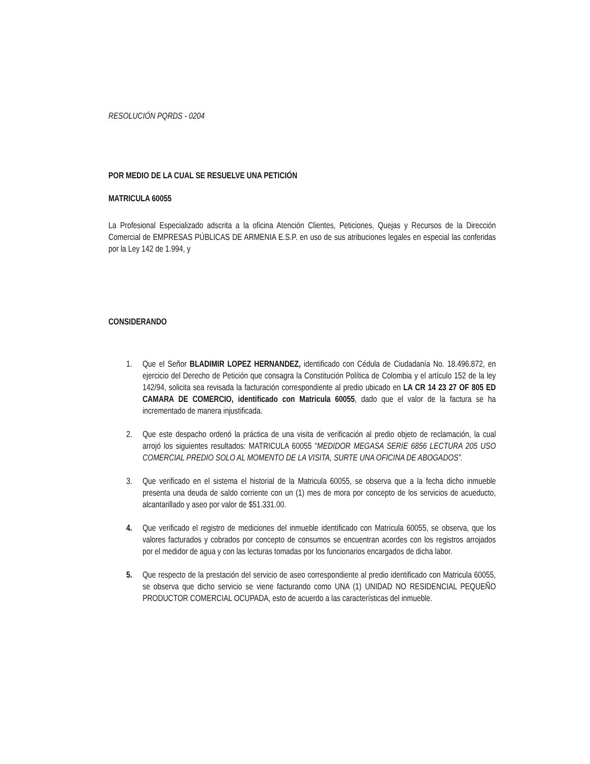RESOLUCIÓN PQRDS - 0204
POR MEDIO DE LA CUAL SE RESUELVE UNA PETICIÓN
MATRICULA 60055
La Profesional Especializado adscrita a la oficina Atención Clientes, Peticiones, Quejas y Recursos de la Dirección Comercial de EMPRESAS PÚBLICAS DE ARMENIA E.S.P. en uso de sus atribuciones legales en especial las conferidas por la Ley 142 de 1.994, y
CONSIDERANDO
1. Que el Señor BLADIMIR LOPEZ HERNANDEZ, identificado con Cédula de Ciudadanía No. 18.496.872, en ejercicio del Derecho de Petición que consagra la Constitución Política de Colombia y el artículo 152 de la ley 142/94, solicita sea revisada la facturación correspondiente al predio ubicado en LA CR 14 23 27 OF 805 ED CAMARA DE COMERCIO, identificado con Matricula 60055, dado que el valor de la factura se ha incrementado de manera injustificada.
2. Que este despacho ordenó la práctica de una visita de verificación al predio objeto de reclamación, la cual arrojó los siguientes resultados: MATRICULA 60055 “MEDIDOR MEGASA SERIE 6856 LECTURA 205 USO COMERCIAL PREDIO SOLO AL MOMENTO DE LA VISITA, SURTE UNA OFICINA DE ABOGADOS”.
3. Que verificado en el sistema el historial de la Matricula 60055, se observa que a la fecha dicho inmueble presenta una deuda de saldo corriente con un (1) mes de mora por concepto de los servicios de acueducto, alcantarillado y aseo por valor de $51.331.00.
4. Que verificado el registro de mediciones del inmueble identificado con Matricula 60055, se observa, que los valores facturados y cobrados por concepto de consumos se encuentran acordes con los registros arrojados por el medidor de agua y con las lecturas tomadas por los funcionarios encargados de dicha labor.
5. Que respecto de la prestación del servicio de aseo correspondiente al predio identificado con Matricula 60055, se observa que dicho servicio se viene facturando como UNA (1) UNIDAD NO RESIDENCIAL PEQUEÑO PRODUCTOR COMERCIAL OCUPADA, esto de acuerdo a las características del inmueble.